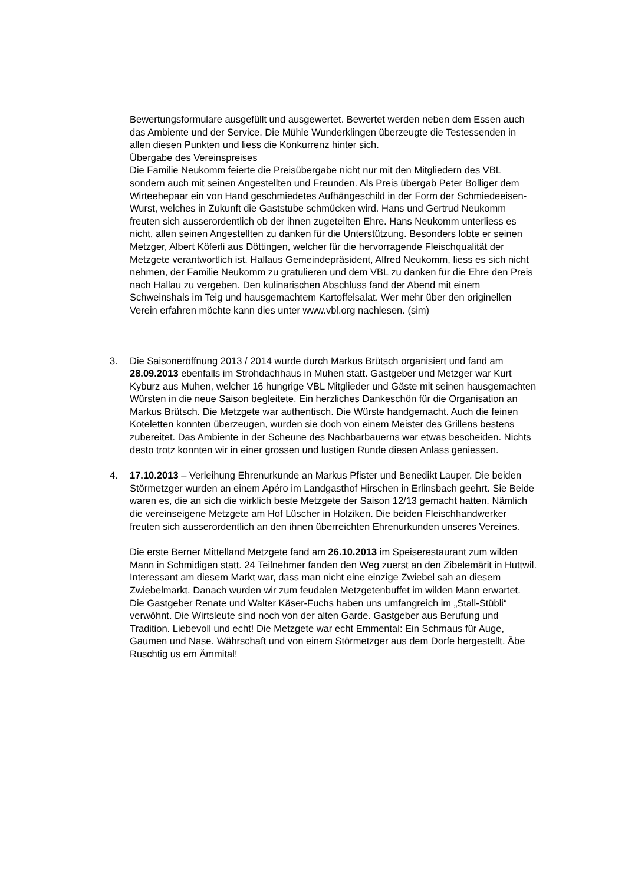Bewertungsformulare ausgefüllt und ausgewertet. Bewertet werden neben dem Essen auch das Ambiente und der Service. Die Mühle Wunderklingen überzeugte die Testessenden in allen diesen Punkten und liess die Konkurrenz hinter sich.
Übergabe des Vereinspreises
Die Familie Neukomm feierte die Preisübergabe nicht nur mit den Mitgliedern des VBL sondern auch mit seinen Angestellten und Freunden. Als Preis übergab Peter Bolliger dem Wirteehepaar ein von Hand geschmiedetes Aufhängeschild in der Form der Schmiedeeisen-Wurst, welches in Zukunft die Gaststube schmücken wird. Hans und Gertrud Neukomm freuten sich ausserordentlich ob der ihnen zugeteilten Ehre. Hans Neukomm unterliess es nicht, allen seinen Angestellten zu danken für die Unterstützung. Besonders lobte er seinen Metzger, Albert Köferli aus Döttingen, welcher für die hervorragende Fleischqualität der Metzgete verantwortlich ist. Hallaus Gemeindepräsident, Alfred Neukomm, liess es sich nicht nehmen, der Familie Neukomm zu gratulieren und dem VBL zu danken für die Ehre den Preis nach Hallau zu vergeben. Den kulinarischen Abschluss fand der Abend mit einem Schweinshals im Teig und hausgemachtem Kartoffelsalat. Wer mehr über den originellen Verein erfahren möchte kann dies unter www.vbl.org nachlesen. (sim)
3. Die Saisoneröffnung 2013 / 2014 wurde durch Markus Brütsch organisiert und fand am 28.09.2013 ebenfalls im Strohdachhaus in Muhen statt. Gastgeber und Metzger war Kurt Kyburz aus Muhen, welcher 16 hungrige VBL Mitglieder und Gäste mit seinen hausgemachten Würsten in die neue Saison begleitete. Ein herzliches Dankeschön für die Organisation an Markus Brütsch. Die Metzgete war authentisch. Die Würste handgemacht. Auch die feinen Koteletten konnten überzeugen, wurden sie doch von einem Meister des Grillens bestens zubereitet. Das Ambiente in der Scheune des Nachbarbauerns war etwas bescheiden. Nichts desto trotz konnten wir in einer grossen und lustigen Runde diesen Anlass geniessen.
4. 17.10.2013 – Verleihung Ehrenurkunde an Markus Pfister und Benedikt Lauper. Die beiden Störmetzger wurden an einem Apéro im Landgasthof Hirschen in Erlinsbach geehrt. Sie Beide waren es, die an sich die wirklich beste Metzgete der Saison 12/13 gemacht hatten. Nämlich die vereinseigene Metzgete am Hof Lüscher in Holziken. Die beiden Fleischhandwerker freuten sich ausserordentlich an den ihnen überreichten Ehrenurkunden unseres Vereines.
Die erste Berner Mittelland Metzgete fand am 26.10.2013 im Speiserestaurant zum wilden Mann in Schmidigen statt. 24 Teilnehmer fanden den Weg zuerst an den Zibelemärit in Huttwil. Interessant am diesem Markt war, dass man nicht eine einzige Zwiebel sah an diesem Zwiebelmarkt. Danach wurden wir zum feudalen Metzgetenbuffet im wilden Mann erwartet. Die Gastgeber Renate und Walter Käser-Fuchs haben uns umfangreich im „Stall-Stübli“ verwöhnt. Die Wirtsleute sind noch von der alten Garde. Gastgeber aus Berufung und Tradition. Liebevoll und echt! Die Metzgete war echt Emmental: Ein Schmaus für Auge, Gaumen und Nase. Währschaft und von einem Störmetzger aus dem Dorfe hergestellt. Äbe Ruschtig us em Ämmital!